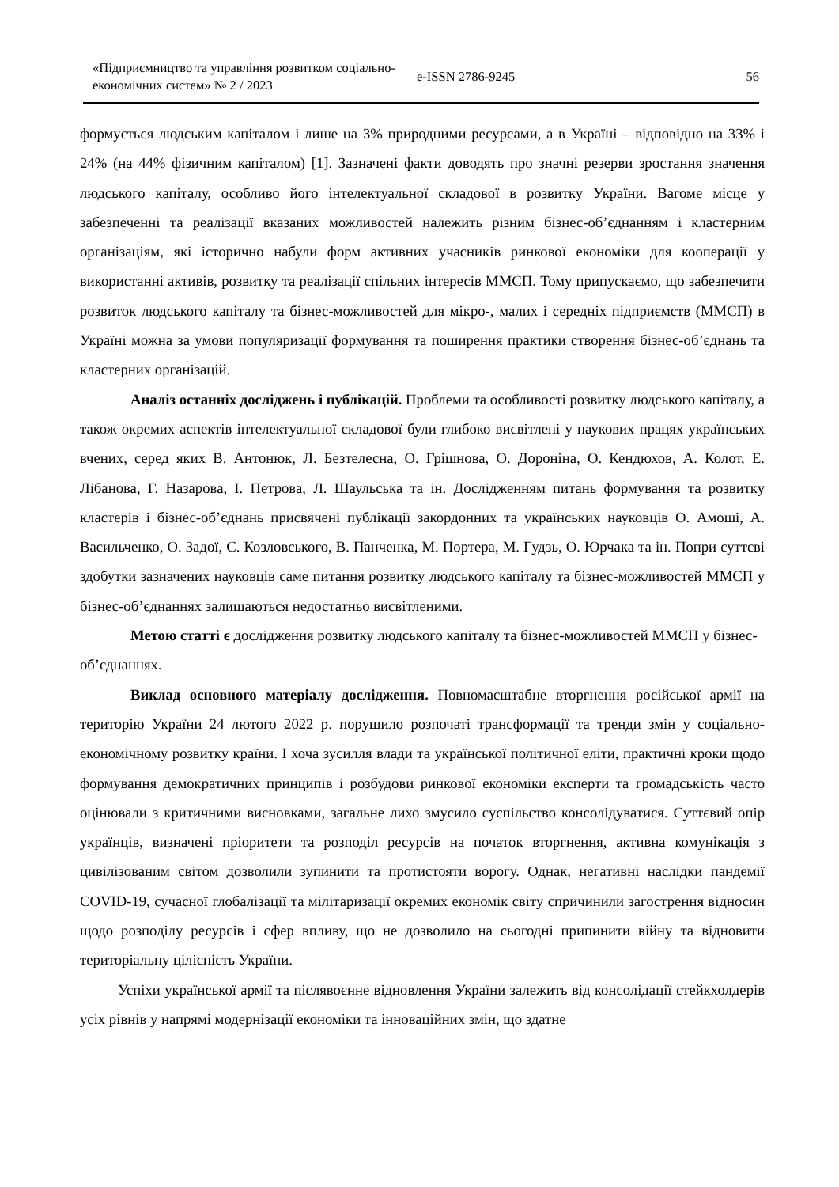«Підприємництво та управління розвитком соціально-економічних систем» № 2 / 2023
e-ISSN 2786-9245 56
формується людським капіталом і лише на 3% природними ресурсами, а в Україні – відповідно на 33% і 24% (на 44% фізичним капіталом) [1]. Зазначені факти доводять про значні резерви зростання значення людського капіталу, особливо його інтелектуальної складової в розвитку України. Вагоме місце у забезпеченні та реалізації вказаних можливостей належить різним бізнес-об’єднанням і кластерним організаціям, які історично набули форм активних учасників ринкової економіки для кооперації у використанні активів, розвитку та реалізації спільних інтересів ММСП. Тому припускаємо, що забезпечити розвиток людського капіталу та бізнес-можливостей для мікро-, малих і середніх підприємств (ММСП) в Україні можна за умови популяризації формування та поширення практики створення бізнес-об’єднань та кластерних організацій.
Аналіз останніх досліджень і публікацій. Проблеми та особливості розвитку людського капіталу, а також окремих аспектів інтелектуальної складової були глибоко висвітлені у наукових працях українських вчених, серед яких В. Антонюк, Л. Безтелесна, О. Грішнова, О. Дороніна, О. Кендюхов, А. Колот, Е. Лібанова, Г. Назарова, І. Петрова, Л. Шаульська та ін. Дослідженням питань формування та розвитку кластерів і бізнес-об’єднань присвячені публікації закордонних та українських науковців О. Амоші, А. Васильченко, О. Задої, С. Козловського, В. Панченка, М. Портера, М. Гудзь, О. Юрчака та ін. Попри суттєві здобутки зазначених науковців саме питання розвитку людського капіталу та бізнес-можливостей ММСП у бізнес-об’єднаннях залишаються недостатньо висвітленими.
Метою статті є дослідження розвитку людського капіталу та бізнес-можливостей ММСП у бізнес-об’єднаннях.
Виклад основного матеріалу дослідження. Повномасштабне вторгнення російської армії на територію України 24 лютого 2022 р. порушило розпочаті трансформації та тренди змін у соціально-економічному розвитку країни. І хоча зусилля влади та української політичної еліти, практичні кроки щодо формування демократичних принципів і розбудови ринкової економіки експерти та громадськість часто оцінювали з критичними висновками, загальне лихо змусило суспільство консолідуватися. Суттєвий опір українців, визначені пріоритети та розподіл ресурсів на початок вторгнення, активна комунікація з цивілізованим світом дозволили зупинити та протистояти ворогу. Однак, негативні наслідки пандемії COVID-19, сучасної глобалізації та мілітаризації окремих економік світу спричинили загострення відносин щодо розподілу ресурсів і сфер впливу, що не дозволило на сьогодні припинити війну та відновити територіальну цілісність України.
Успіхи української армії та післявоєнне відновлення України залежить від консолідації стейкхолдерів усіх рівнів у напрямі модернізації економіки та інноваційних змін, що здатне